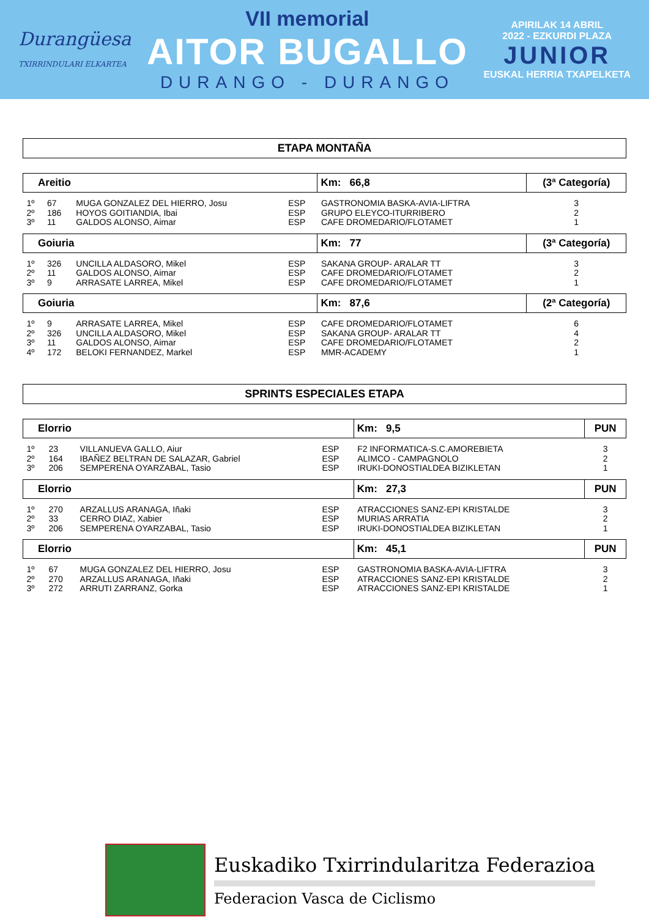Durangüesa
TXIRRINDULARI ELKARTEA
VII memorial
AITOR BUGALLO
DURANGO - DURANGO
APIRILAK 14 ABRIL
2022 - EZKURDI PLAZA
JUNIOR
EUSKAL HERRIA TXAPELKETA
ETAPA MONTAÑA
| Areitio | | | | Km: 66,8 | (3ª Categoría) |
| --- | --- | --- | --- | --- | --- |
| 1º | 67 | MUGA GONZALEZ DEL HIERRO, Josu | ESP | GASTRONOMIA BASKA-AVIA-LIFTRA | 3 |
| 2º | 186 | HOYOS GOITIANDIA, Ibai | ESP | GRUPO ELEYCO-ITURRIBERO | 2 |
| 3º | 11 | GALDOS ALONSO, Aimar | ESP | CAFE DROMEDARIO/FLOTAMET | 1 |
| Goiuria | | | | Km: 77 | (3ª Categoría) |
| 1º | 326 | UNCILLA ALDASORO, Mikel | ESP | SAKANA GROUP- ARALAR TT | 3 |
| 2º | 11 | GALDOS ALONSO, Aimar | ESP | CAFE DROMEDARIO/FLOTAMET | 2 |
| 3º | 9 | ARRASATE LARREA, Mikel | ESP | CAFE DROMEDARIO/FLOTAMET | 1 |
| Goiuria | | | | Km: 87,6 | (2ª Categoría) |
| 1º | 9 | ARRASATE LARREA, Mikel | ESP | CAFE DROMEDARIO/FLOTAMET | 6 |
| 2º | 326 | UNCILLA ALDASORO, Mikel | ESP | SAKANA GROUP- ARALAR TT | 4 |
| 3º | 11 | GALDOS ALONSO, Aimar | ESP | CAFE DROMEDARIO/FLOTAMET | 2 |
| 4º | 172 | BELOKI FERNANDEZ, Markel | ESP | MMR-ACADEMY | 1 |
SPRINTS ESPECIALES ETAPA
| Elorrio | | | | Km: 9,5 | PUN |
| --- | --- | --- | --- | --- | --- |
| 1º | 23 | VILLANUEVA GALLO, Aiur | ESP | F2 INFORMATICA-S.C.AMOREBIETA | 3 |
| 2º | 164 | IBAÑEZ BELTRAN DE SALAZAR, Gabriel | ESP | ALIMCO - CAMPAGNOLO | 2 |
| 3º | 206 | SEMPERENA OYARZABAL, Tasio | ESP | IRUKI-DONOSTIALDEA BIZIKLETAN | 1 |
| Elorrio | | | | Km: 27,3 | PUN |
| 1º | 270 | ARZALLUS ARANAGA, Iñaki | ESP | ATRACCIONES SANZ-EPI KRISTALDE | 3 |
| 2º | 33 | CERRO DIAZ, Xabier | ESP | MURIAS ARRATIA | 2 |
| 3º | 206 | SEMPERENA OYARZABAL, Tasio | ESP | IRUKI-DONOSTIALDEA BIZIKLETAN | 1 |
| Elorrio | | | | Km: 45,1 | PUN |
| 1º | 67 | MUGA GONZALEZ DEL HIERRO, Josu | ESP | GASTRONOMIA BASKA-AVIA-LIFTRA | 3 |
| 2º | 270 | ARZALLUS ARANAGA, Iñaki | ESP | ATRACCIONES SANZ-EPI KRISTALDE | 2 |
| 3º | 272 | ARRUTI ZARRANZ, Gorka | ESP | ATRACCIONES SANZ-EPI KRISTALDE | 1 |
Euskadiko Txirrindularitza Federazioa
Federacion Vasca de Ciclismo